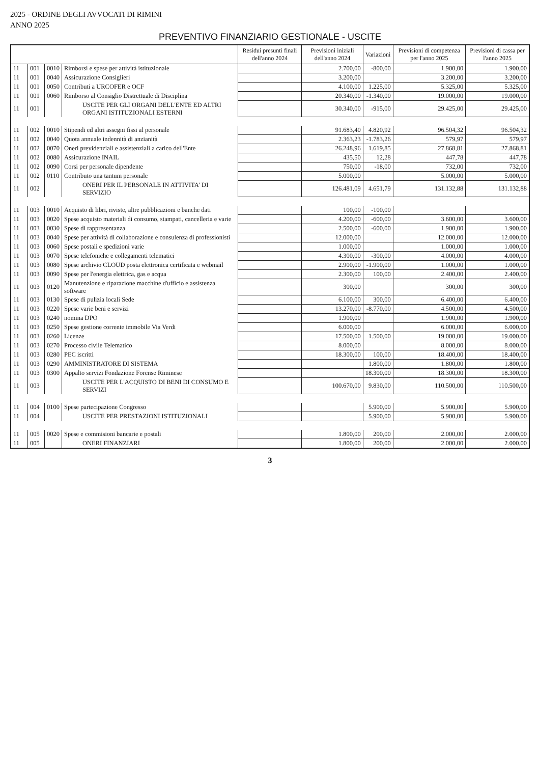2025 - ORDINE DEGLI AVVOCATI DI RIMINI
ANNO 2025
PREVENTIVO FINANZIARIO GESTIONALE - USCITE
| | | | | Residui presunti finali dell'anno 2024 | Previsioni iniziali dell'anno 2024 | Variazioni | Previsioni di competenza per l'anno 2025 | Previsioni di cassa per l'anno 2025 |
| --- | --- | --- | --- | --- | --- | --- | --- | --- |
| 11 | 001 | 0010 | Rimborsi e spese per attività istituzionale | | 2.700,00 | -800,00 | 1.900,00 | 1.900,00 |
| 11 | 001 | 0040 | Assicurazione Consiglieri | | 3.200,00 | | 3.200,00 | 3.200,00 |
| 11 | 001 | 0050 | Contributi a URCOFER e OCF | | 4.100,00 | 1.225,00 | 5.325,00 | 5.325,00 |
| 11 | 001 | 0060 | Rimborso al Consiglio Distrettuale di Disciplina | | 20.340,00 | -1.340,00 | 19.000,00 | 19.000,00 |
| 11 | 001 | | USCITE PER GLI ORGANI DELL'ENTE ED ALTRI ORGANI ISTITUZIONALI ESTERNI | | 30.340,00 | -915,00 | 29.425,00 | 29.425,00 |
| 11 | 002 | 0010 | Stipendi ed altri assegni fissi al personale | | 91.683,40 | 4.820,92 | 96.504,32 | 96.504,32 |
| 11 | 002 | 0040 | Quota annuale indennità di anzianità | | 2.363,23 | -1.783,26 | 579,97 | 579,97 |
| 11 | 002 | 0070 | Oneri previdenziali e assistenziali a carico dell'Ente | | 26.248,96 | 1.619,85 | 27.868,81 | 27.868,81 |
| 11 | 002 | 0080 | Assicurazione INAIL | | 435,50 | 12,28 | 447,78 | 447,78 |
| 11 | 002 | 0090 | Corsi per personale dipendente | | 750,00 | -18,00 | 732,00 | 732,00 |
| 11 | 002 | 0110 | Contributo una tantum personale | | 5.000,00 | | 5.000,00 | 5.000,00 |
| 11 | 002 | | ONERI PER IL PERSONALE IN ATTIVITA' DI SERVIZIO | | 126.481,09 | 4.651,79 | 131.132,88 | 131.132,88 |
| 11 | 003 | 0010 | Acquisto di libri, riviste, altre pubblicazioni e banche dati | | 100,00 | -100,00 | | |
| 11 | 003 | 0020 | Spese acquisto materiali di consumo, stampati, cancelleria e varie | | 4.200,00 | -600,00 | 3.600,00 | 3.600,00 |
| 11 | 003 | 0030 | Spese di rappresentanza | | 2.500,00 | -600,00 | 1.900,00 | 1.900,00 |
| 11 | 003 | 0040 | Spese per attività di collaborazione e consulenza di professionisti | | 12.000,00 | | 12.000,00 | 12.000,00 |
| 11 | 003 | 0060 | Spese postali e spedizioni varie | | 1.000,00 | | 1.000,00 | 1.000,00 |
| 11 | 003 | 0070 | Spese telefoniche e collegamenti telematici | | 4.300,00 | -300,00 | 4.000,00 | 4.000,00 |
| 11 | 003 | 0080 | Spese archivio CLOUD posta elettronica certificata e webmail | | 2.900,00 | -1.900,00 | 1.000,00 | 1.000,00 |
| 11 | 003 | 0090 | Spese per l'energia elettrica, gas e acqua | | 2.300,00 | 100,00 | 2.400,00 | 2.400,00 |
| 11 | 003 | 0120 | Manutenzione e riparazione macchine d'ufficio e assistenza software | | 300,00 | | 300,00 | 300,00 |
| 11 | 003 | 0130 | Spese di pulizia locali Sede | | 6.100,00 | 300,00 | 6.400,00 | 6.400,00 |
| 11 | 003 | 0220 | Spese varie beni e servizi | | 13.270,00 | -8.770,00 | 4.500,00 | 4.500,00 |
| 11 | 003 | 0240 | nomina DPO | | 1.900,00 | | 1.900,00 | 1.900,00 |
| 11 | 003 | 0250 | Spese gestione corrente immobile Via Verdi | | 6.000,00 | | 6.000,00 | 6.000,00 |
| 11 | 003 | 0260 | Licenze | | 17.500,00 | 1.500,00 | 19.000,00 | 19.000,00 |
| 11 | 003 | 0270 | Processo civile Telematico | | 8.000,00 | | 8.000,00 | 8.000,00 |
| 11 | 003 | 0280 | PEC iscritti | | 18.300,00 | 100,00 | 18.400,00 | 18.400,00 |
| 11 | 003 | 0290 | AMMINISTRATORE DI SISTEMA | | | 1.800,00 | 1.800,00 | 1.800,00 |
| 11 | 003 | 0300 | Appalto servizi Fondazione Forense Riminese | | | 18.300,00 | 18.300,00 | 18.300,00 |
| 11 | 003 | | USCITE PER L'ACQUISTO DI BENI DI CONSUMO E SERVIZI | | 100.670,00 | 9.830,00 | 110.500,00 | 110.500,00 |
| 11 | 004 | 0100 | Spese partecipazione Congresso | | | 5.900,00 | 5.900,00 | 5.900,00 |
| 11 | 004 | | USCITE PER PRESTAZIONI ISTITUZIONALI | | | 5.900,00 | 5.900,00 | 5.900,00 |
| 11 | 005 | 0020 | Spese e commisioni bancarie e postali | | 1.800,00 | 200,00 | 2.000,00 | 2.000,00 |
| 11 | 005 | | ONERI FINANZIARI | | 1.800,00 | 200,00 | 2.000,00 | 2.000,00 |
3